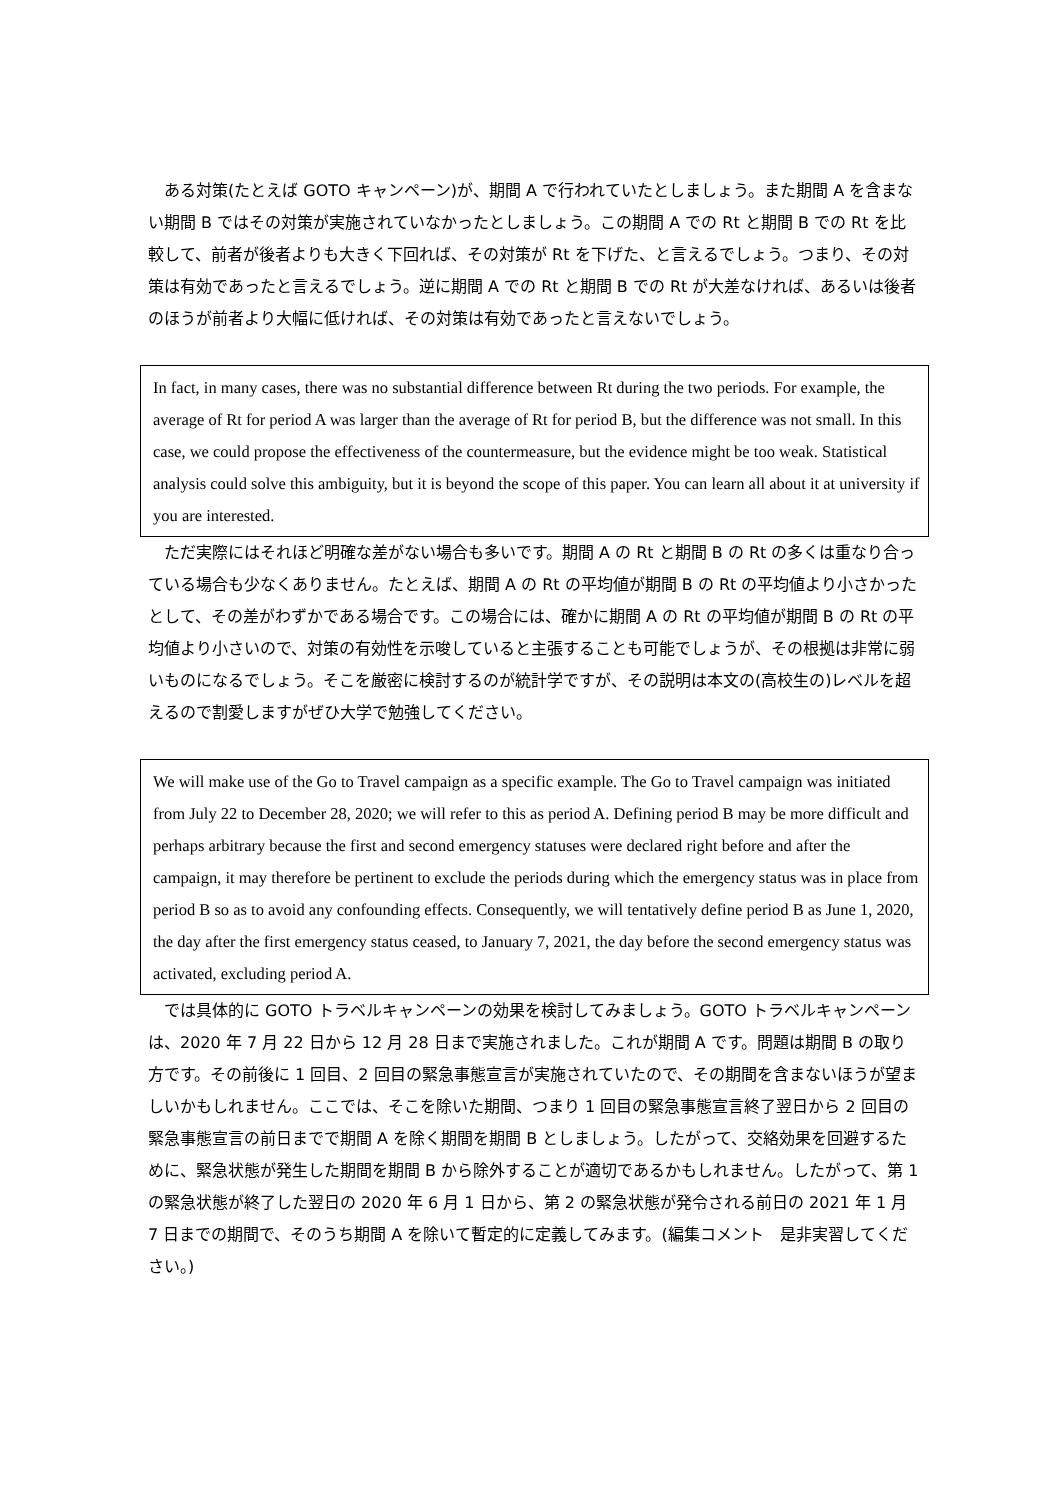ある対策(たとえば GOTO キャンペーン)が、期間 A で行われていたとしましょう。また期間 A を含まない期間 B ではその対策が実施されていなかったとしましょう。この期間 A での Rt と期間 B での Rt を比較して、前者が後者よりも大きく下回れば、その対策が Rt を下げた、と言えるでしょう。つまり、その対策は有効であったと言えるでしょう。逆に期間 A での Rt と期間 B での Rt が大差なければ、あるいは後者のほうが前者より大幅に低ければ、その対策は有効であったと言えないでしょう。
In fact, in many cases, there was no substantial difference between Rt during the two periods. For example, the average of Rt for period A was larger than the average of Rt for period B, but the difference was not small. In this case, we could propose the effectiveness of the countermeasure, but the evidence might be too weak. Statistical analysis could solve this ambiguity, but it is beyond the scope of this paper. You can learn all about it at university if you are interested.
ただ実際にはそれほど明確な差がない場合も多いです。期間 A の Rt と期間 B の Rt の多くは重なり合っている場合も少なくありません。たとえば、期間 A の Rt の平均値が期間 B の Rt の平均値より小さかったとして、その差がわずかである場合です。この場合には、確かに期間 A の Rt の平均値が期間 B の Rt の平均値より小さいので、対策の有効性を示唆していると主張することも可能でしょうが、その根拠は非常に弱いものになるでしょう。そこを厳密に検討するのが統計学ですが、その説明は本文の(高校生の)レベルを超えるので割愛しますがぜひ大学で勉強してください。
We will make use of the Go to Travel campaign as a specific example. The Go to Travel campaign was initiated from July 22 to December 28, 2020; we will refer to this as period A. Defining period B may be more difficult and perhaps arbitrary because the first and second emergency statuses were declared right before and after the campaign, it may therefore be pertinent to exclude the periods during which the emergency status was in place from period B so as to avoid any confounding effects. Consequently, we will tentatively define period B as June 1, 2020, the day after the first emergency status ceased, to January 7, 2021, the day before the second emergency status was activated, excluding period A.
では具体的に GOTO トラベルキャンペーンの効果を検討してみましょう。GOTO トラベルキャンペーンは、2020 年 7 月 22 日から 12 月 28 日まで実施されました。これが期間 A です。問題は期間 B の取り方です。その前後に 1 回目、2 回目の緊急事態宣言が実施されていたので、その期間を含まないほうが望ましいかもしれません。ここでは、そこを除いた期間、つまり 1 回目の緊急事態宣言終了翌日から 2 回目の緊急事態宣言の前日までで期間 A を除く期間を期間 B としましょう。したがって、交絡効果を回避するために、緊急状態が発生した期間を期間 B から除外することが適切であるかもしれません。したがって、第 1 の緊急状態が終了した翌日の 2020 年 6 月 1 日から、第 2 の緊急状態が発令される前日の 2021 年 1 月 7 日までの期間で、そのうち期間 A を除いて暫定的に定義してみます。(編集コメント　是非実習してください。)